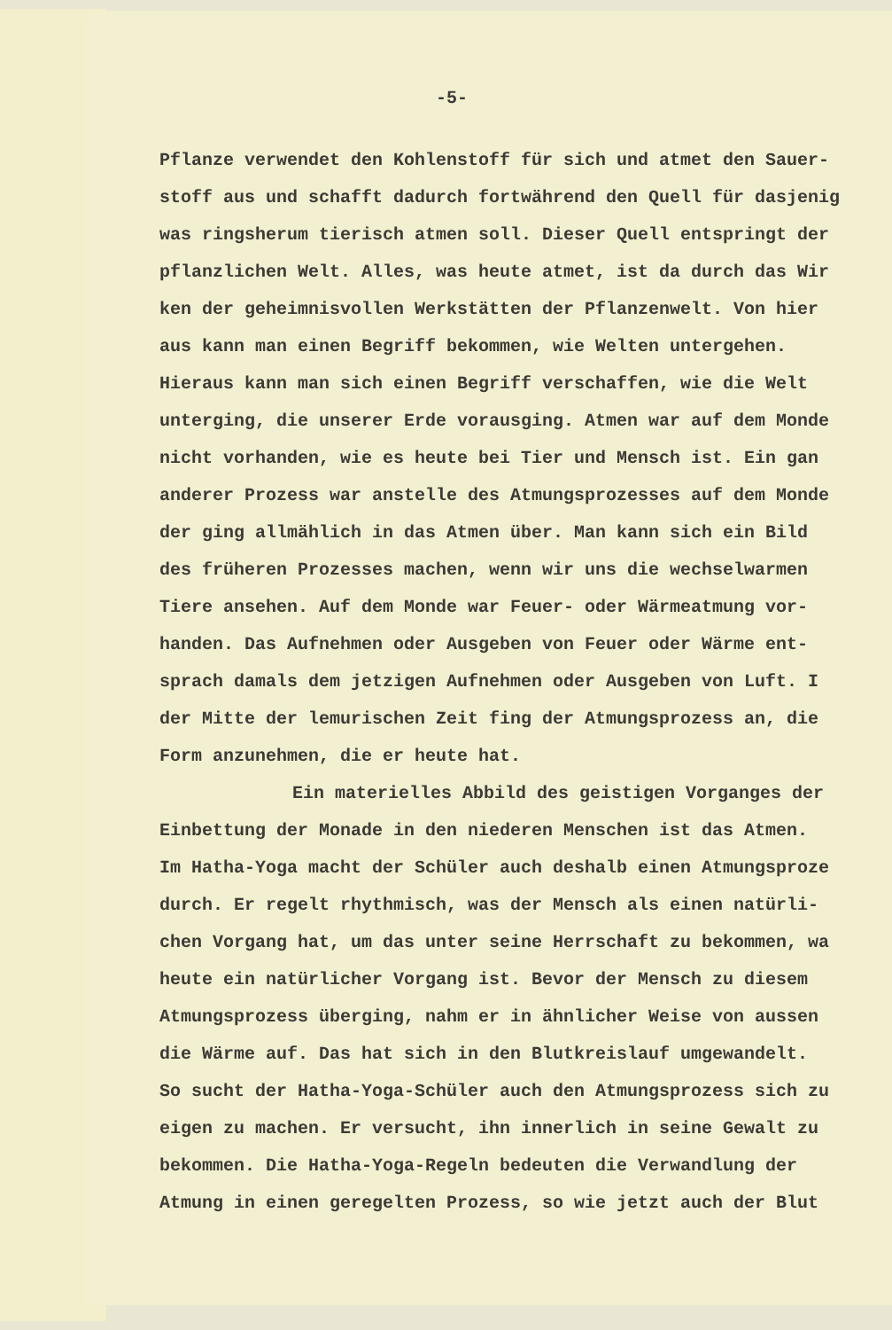-5-
Pflanze verwendet den Kohlenstoff für sich und atmet den Sauer-
stoff aus und schafft dadurch fortwährend den Quell für dasjenig
was ringsherum tierisch atmen soll. Dieser Quell entspringt der
pflanzlichen Welt. Alles, was heute atmet, ist da durch das Wir
ken der geheimnisvollen Werkstätten der Pflanzenwelt. Von hier
aus kann man einen Begriff bekommen, wie Welten untergehen.
Hieraus kann man sich einen Begriff verschaffen, wie die Welt
unterging, die unserer Erde vorausging. Atmen war auf dem Monde
nicht vorhanden, wie es heute bei Tier und Mensch ist. Ein gan
anderer Prozess war anstelle des Atmungsprozesses auf dem Monde
der ging allmählich in das Atmen über. Man kann sich ein Bild
des früheren Prozesses machen, wenn wir uns die wechselwarmen
Tiere ansehen. Auf dem Monde war Feuer- oder Wärmeatmung vor-
handen. Das Aufnehmen oder Ausgeben von Feuer oder Wärme ent-
sprach damals dem jetzigen Aufnehmen oder Ausgeben von Luft. I
der Mitte der lemurischen Zeit fing der Atmungsprozess an, die
Form anzunehmen, die er heute hat.
Ein materielles Abbild des geistigen Vorganges der
Einbettung der Monade in den niederen Menschen ist das Atmen.
Im Hatha-Yoga macht der Schüler auch deshalb einen Atmungsproze
durch. Er regelt rhythmisch, was der Mensch als einen natürli-
chen Vorgang hat, um das unter seine Herrschaft zu bekommen, wa
heute ein natürlicher Vorgang ist. Bevor der Mensch zu diesem
Atmungsprozess überging, nahm er in ähnlicher Weise von aussen
die Wärme auf. Das hat sich in den Blutkreislauf umgewandelt.
So sucht der Hatha-Yoga-Schüler auch den Atmungsprozess sich zu
eigen zu machen. Er versucht, ihn innerlich in seine Gewalt zu
bekommen. Die Hatha-Yoga-Regeln bedeuten die Verwandlung der
Atmung in einen geregelten Prozess, so wie jetzt auch der Blut